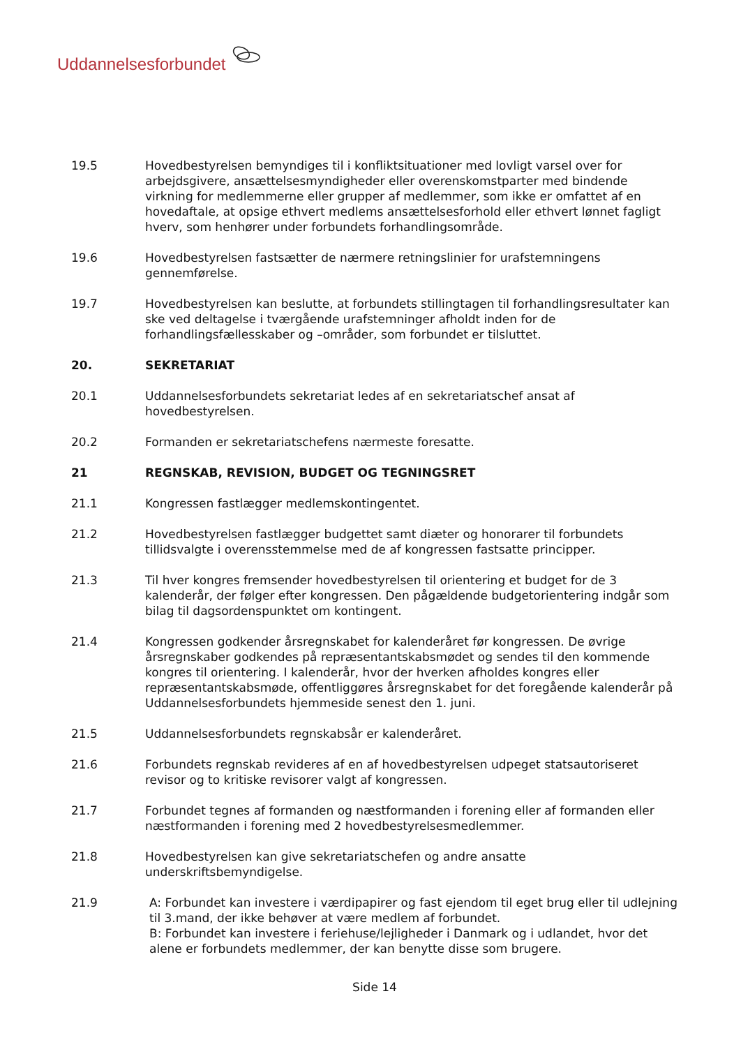Uddannelsesforbundet
19.5 Hovedbestyrelsen bemyndiges til i konfliktsituationer med lovligt varsel over for arbejdsgivere, ansættelsesmyndigheder eller overenskomstparter med bindende virkning for medlemmerne eller grupper af medlemmer, som ikke er omfattet af en hovedaftale, at opsige ethvert medlems ansættelsesforhold eller ethvert lønnet fagligt hverv, som henhører under forbundets forhandlingsområde.
19.6 Hovedbestyrelsen fastsætter de nærmere retningslinier for urafstemningens gennemførelse.
19.7 Hovedbestyrelsen kan beslutte, at forbundets stillingtagen til forhandlingsresultater kan ske ved deltagelse i tværgående urafstemninger afholdt inden for de forhandlingsfællesskaber og –områder, som forbundet er tilsluttet.
20. SEKRETARIAT
20.1 Uddannelsesforbundets sekretariat ledes af en sekretariatschef ansat af hovedbestyrelsen.
20.2 Formanden er sekretariatschefens nærmeste foresatte.
21 REGNSKAB, REVISION, BUDGET OG TEGNINGSRET
21.1 Kongressen fastlægger medlemskontingentet.
21.2 Hovedbestyrelsen fastlægger budgettet samt diæter og honorarer til forbundets tillidsvalgte i overensstemmelse med de af kongressen fastsatte principper.
21.3 Til hver kongres fremsender hovedbestyrelsen til orientering et budget for de 3 kalenderår, der følger efter kongressen. Den pågældende budgetorientering indgår som bilag til dagsordenspunktet om kontingent.
21.4 Kongressen godkender årsregnskabet for kalenderåret før kongressen. De øvrige årsregnskaber godkendes på repræsentantskabsmødet og sendes til den kommende kongres til orientering. I kalenderår, hvor der hverken afholdes kongres eller repræsentantskabsmøde, offentliggøres årsregnskabet for det foregående kalenderår på Uddannelsesforbundets hjemmeside senest den 1. juni.
21.5 Uddannelsesforbundets regnskabsår er kalenderåret.
21.6 Forbundets regnskab revideres af en af hovedbestyrelsen udpeget statsautoriseret revisor og to kritiske revisorer valgt af kongressen.
21.7 Forbundet tegnes af formanden og næstformanden i forening eller af formanden eller næstformanden i forening med 2 hovedbestyrelsesmedlemmer.
21.8 Hovedbestyrelsen kan give sekretariatschefen og andre ansatte underskriftsbemyndigelse.
21.9 A: Forbundet kan investere i værdipapirer og fast ejendom til eget brug eller til udlejning til 3.mand, der ikke behøver at være medlem af forbundet.
B: Forbundet kan investere i feriehuse/lejligheder i Danmark og i udlandet, hvor det alene er forbundets medlemmer, der kan benytte disse som brugere.
Side 14